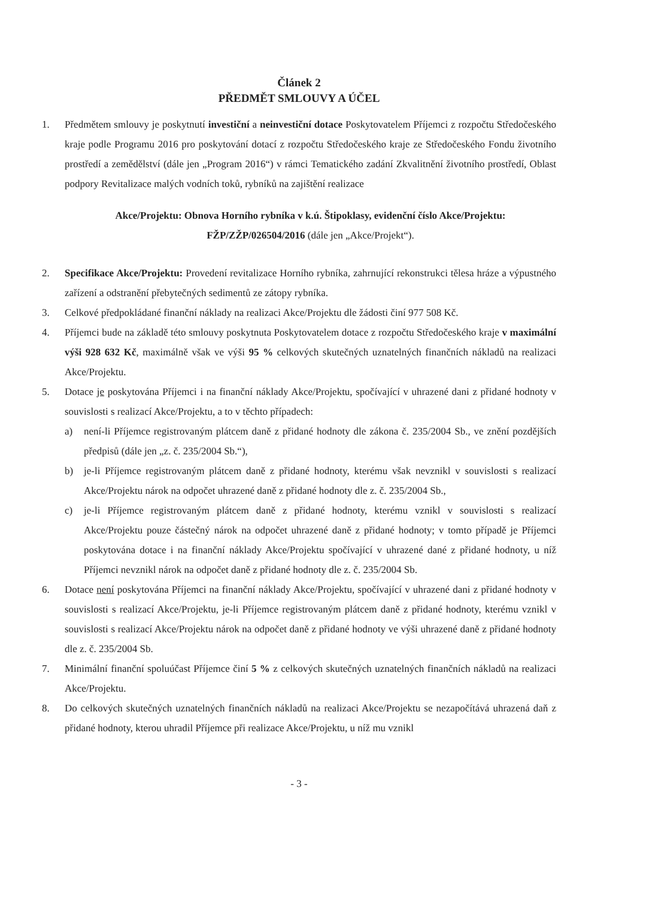Článek 2
PŘEDMĚT SMLOUVY A ÚČEL
1. Předmětem smlouvy je poskytnutí investiční a neinvestiční dotace Poskytovatelem Příjemci z rozpočtu Středočeského kraje podle Programu 2016 pro poskytování dotací z rozpočtu Středočeského kraje ze Středočeského Fondu životního prostředí a zemědělství (dále jen „Program 2016“) v rámci Tematického zadání Zkvalitnění životního prostředí, Oblast podpory Revitalizace malých vodních toků, rybníků na zajištění realizace
Akce/Projektu: Obnova Horního rybníka v k.ú. Štipoklasy, evidenční číslo Akce/Projektu:
FŽP/ZŽP/026504/2016 (dále jen „Akce/Projekt“).
2. Specifikace Akce/Projektu: Provedení revitalizace Horního rybníka, zahrnující rekonstrukci tělesa hráze a výpustného zařízení a odstranění přebytečných sedimentů ze zátopy rybníka.
3. Celkové předpokládané finanční náklady na realizaci Akce/Projektu dle žádosti činí 977 508 Kč.
4. Příjemci bude na základě této smlouvy poskytnuta Poskytovatelem dotace z rozpočtu Středočeského kraje v maximální výši 928 632 Kč, maximálně však ve výši 95 % celkových skutečných uznatelných finančních nákladů na realizaci Akce/Projektu.
5. Dotace je poskytována Příjemci i na finanční náklady Akce/Projektu, spočívající v uhrazené dani z přidané hodnoty v souvislosti s realizací Akce/Projektu, a to v těchto případech:
a) není-li Příjemce registrovaným plátcem daně z přidané hodnoty dle zákona č. 235/2004 Sb., ve znění pozdějších předpisů (dále jen „z. č. 235/2004 Sb.“),
b) je-li Příjemce registrovaným plátcem daně z přidané hodnoty, kterému však nevznikl v souvislosti s realizací Akce/Projektu nárok na odpočet uhrazené daně z přidané hodnoty dle z. č. 235/2004 Sb.,
c) je-li Příjemce registrovaným plátcem daně z přidané hodnoty, kterému vznikl v souvislosti s realizací Akce/Projektu pouze částečný nárok na odpočet uhrazené daně z přidané hodnoty; v tomto případě je Příjemci poskytována dotace i na finanční náklady Akce/Projektu spočívající v uhrazené dané z přidané hodnoty, u níž Příjemci nevznikl nárok na odpočet daně z přidané hodnoty dle z. č. 235/2004 Sb.
6. Dotace není poskytována Příjemci na finanční náklady Akce/Projektu, spočívající v uhrazené dani z přidané hodnoty v souvislosti s realizací Akce/Projektu, je-li Příjemce registrovaným plátcem daně z přidané hodnoty, kterému vznikl v souvislosti s realizací Akce/Projektu nárok na odpočet daně z přidané hodnoty ve výši uhrazené daně z přidané hodnoty dle z. č. 235/2004 Sb.
7. Minimální finanční spoluúčast Příjemce činí 5 % z celkových skutečných uznatelných finančních nákladů na realizaci Akce/Projektu.
8. Do celkových skutečných uznatelných finančních nákladů na realizaci Akce/Projektu se nezapočítává uhrazená daň z přidané hodnoty, kterou uhradil Příjemce při realizace Akce/Projektu, u níž mu vznikl
- 3 -